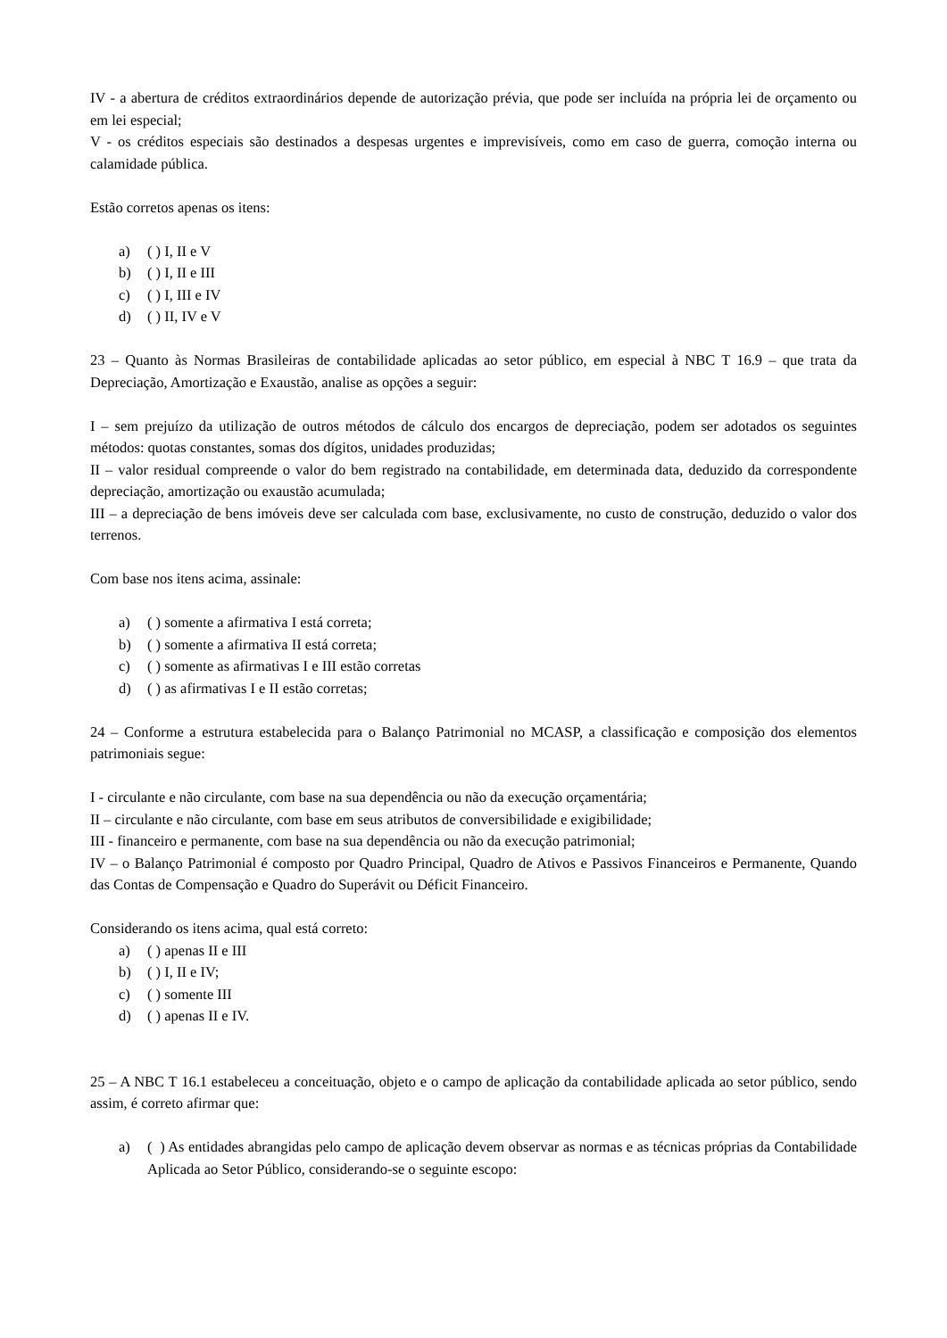IV - a abertura de créditos extraordinários depende de autorização prévia, que pode ser incluída na própria lei de orçamento ou em lei especial;
V - os créditos especiais são destinados a despesas urgentes e imprevisíveis, como em caso de guerra, comoção interna ou calamidade pública.
Estão corretos apenas os itens:
a) ( ) I, II e V
b) ( ) I, II e III
c) ( ) I, III e IV
d) ( ) II, IV e V
23 – Quanto às Normas Brasileiras de contabilidade aplicadas ao setor público, em especial à NBC T 16.9 – que trata da Depreciação, Amortização e Exaustão, analise as opções a seguir:
I – sem prejuízo da utilização de outros métodos de cálculo dos encargos de depreciação, podem ser adotados os seguintes métodos: quotas constantes, somas dos dígitos, unidades produzidas;
II – valor residual compreende o valor do bem registrado na contabilidade, em determinada data, deduzido da correspondente depreciação, amortização ou exaustão acumulada;
III – a depreciação de bens imóveis deve ser calculada com base, exclusivamente, no custo de construção, deduzido o valor dos terrenos.
Com base nos itens acima, assinale:
a) ( ) somente a afirmativa I está correta;
b) ( ) somente a afirmativa II está correta;
c) ( ) somente as afirmativas I e III estão corretas
d) ( ) as afirmativas I e II estão corretas;
24 – Conforme a estrutura estabelecida para o Balanço Patrimonial no MCASP, a classificação e composição dos elementos patrimoniais segue:
I - circulante e não circulante, com base na sua dependência ou não da execução orçamentária;
II – circulante e não circulante, com base em seus atributos de conversibilidade e exigibilidade;
III - financeiro e permanente, com base na sua dependência ou não da execução patrimonial;
IV – o Balanço Patrimonial é composto por Quadro Principal, Quadro de Ativos e Passivos Financeiros e Permanente, Quando das Contas de Compensação e Quadro do Superávit ou Déficit Financeiro.
Considerando os itens acima, qual está correto:
a) ( ) apenas II e III
b) ( ) I, II e IV;
c) ( ) somente III
d) ( ) apenas II e IV.
25 – A NBC T 16.1 estabeleceu a conceituação, objeto e o campo de aplicação da contabilidade aplicada ao setor público, sendo assim, é correto afirmar que:
a) ( ) As entidades abrangidas pelo campo de aplicação devem observar as normas e as técnicas próprias da Contabilidade Aplicada ao Setor Público, considerando-se o seguinte escopo: